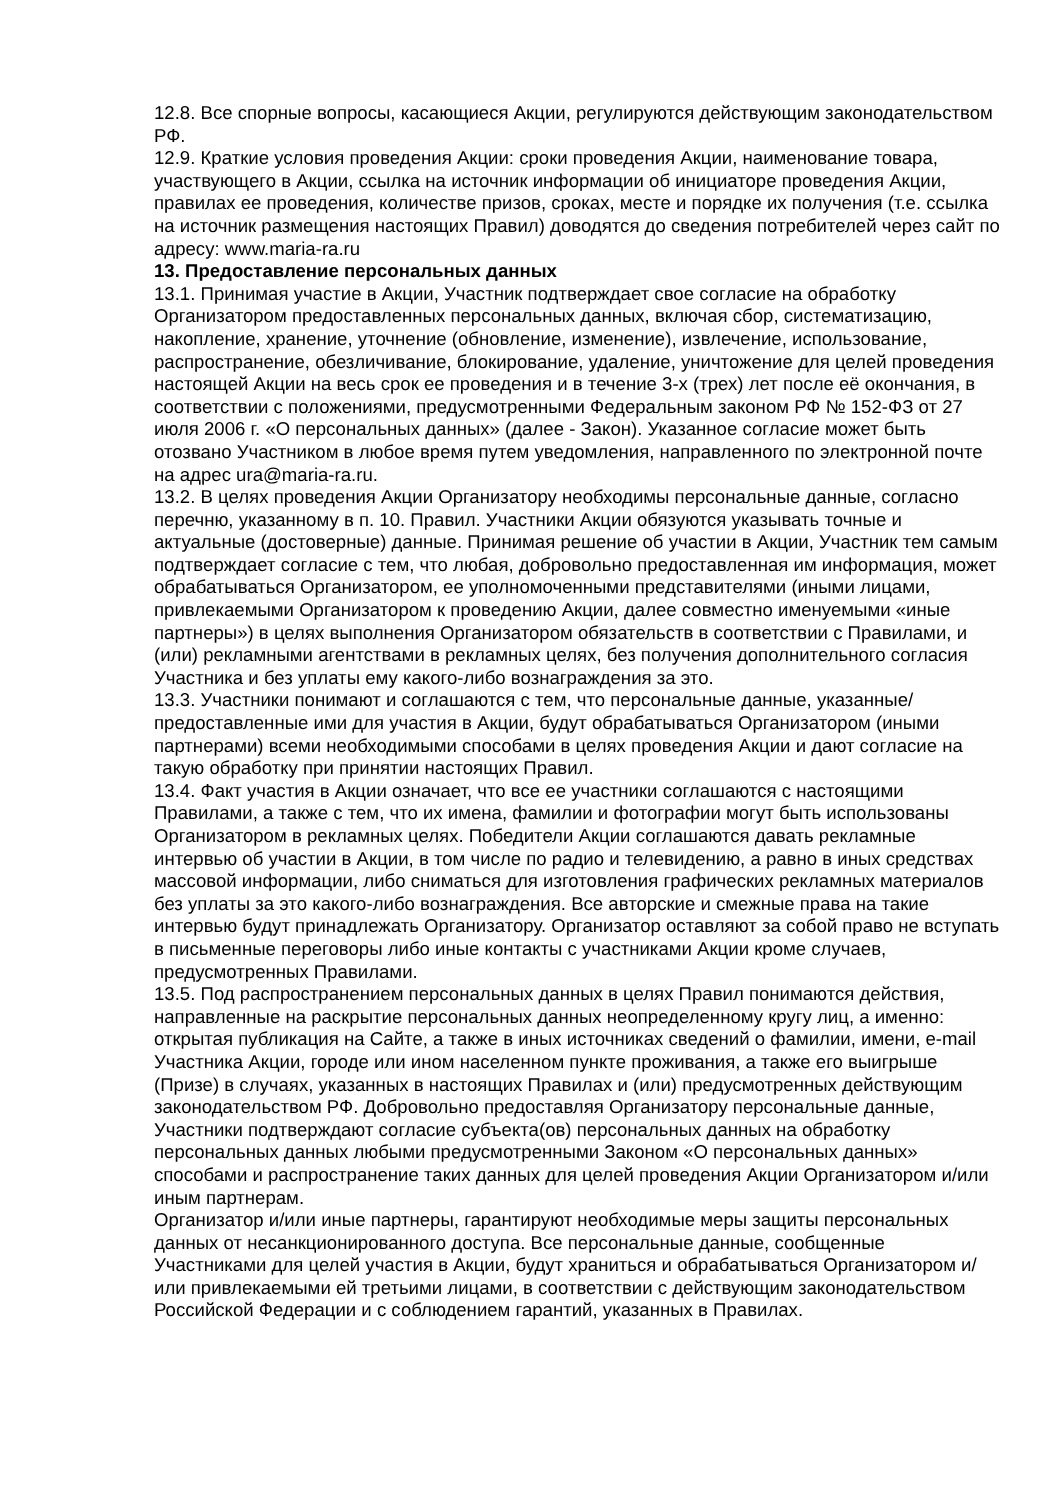12.8. Все спорные вопросы, касающиеся Акции, регулируются действующим законодательством РФ.
12.9. Краткие условия проведения Акции: сроки проведения Акции, наименование товара, участвующего в Акции, ссылка на источник информации об инициаторе проведения Акции, правилах ее проведения, количестве призов, сроках, месте и порядке их получения (т.е. ссылка на источник размещения настоящих Правил) доводятся до сведения потребителей через сайт по адресу: www.maria-ra.ru
13. Предоставление персональных данных
13.1. Принимая участие в Акции, Участник подтверждает свое согласие на обработку Организатором предоставленных персональных данных, включая сбор, систематизацию, накопление, хранение, уточнение (обновление, изменение), извлечение, использование, распространение, обезличивание, блокирование, удаление, уничтожение для целей проведения настоящей Акции на весь срок ее проведения и в течение 3-х (трех) лет после её окончания, в соответствии с положениями, предусмотренными Федеральным законом РФ № 152-ФЗ от 27 июля 2006 г. «О персональных данных» (далее - Закон). Указанное согласие может быть отозвано Участником в любое время путем уведомления, направленного по электронной почте на адрес ura@maria-ra.ru.
13.2. В целях проведения Акции Организатору необходимы персональные данные, согласно перечню, указанному в п. 10. Правил. Участники Акции обязуются указывать точные и актуальные (достоверные) данные. Принимая решение об участии в Акции, Участник тем самым подтверждает согласие с тем, что любая, добровольно предоставленная им информация, может обрабатываться Организатором, ее уполномоченными представителями (иными лицами, привлекаемыми Организатором к проведению Акции, далее совместно именуемыми «иные партнеры») в целях выполнения Организатором обязательств в соответствии с Правилами, и (или) рекламными агентствами в рекламных целях, без получения дополнительного согласия Участника и без уплаты ему какого-либо вознаграждения за это.
13.3. Участники понимают и соглашаются с тем, что персональные данные, указанные/предоставленные ими для участия в Акции, будут обрабатываться Организатором (иными партнерами) всеми необходимыми способами в целях проведения Акции и дают согласие на такую обработку при принятии настоящих Правил.
13.4. Факт участия в Акции означает, что все ее участники соглашаются с настоящими Правилами, а также с тем, что их имена, фамилии и фотографии могут быть использованы Организатором в рекламных целях. Победители Акции соглашаются давать рекламные интервью об участии в Акции, в том числе по радио и телевидению, а равно в иных средствах массовой информации, либо сниматься для изготовления графических рекламных материалов без уплаты за это какого-либо вознаграждения. Все авторские и смежные права на такие интервью будут принадлежать Организатору. Организатор оставляют за собой право не вступать в письменные переговоры либо иные контакты с участниками Акции кроме случаев, предусмотренных Правилами.
13.5. Под распространением персональных данных в целях Правил понимаются действия, направленные на раскрытие персональных данных неопределенному кругу лиц, а именно: открытая публикация на Сайте, а также в иных источниках сведений о фамилии, имени, e-mail Участника Акции, городе или ином населенном пункте проживания, а также его выигрыше (Призе) в случаях, указанных в настоящих Правилах и (или) предусмотренных действующим законодательством РФ. Добровольно предоставляя Организатору персональные данные, Участники подтверждают согласие субъекта(ов) персональных данных на обработку персональных данных любыми предусмотренными Законом «О персональных данных» способами и распространение таких данных для целей проведения Акции Организатором и/или иным партнерам.
Организатор и/или иные партнеры, гарантируют необходимые меры защиты персональных данных от несанкционированного доступа. Все персональные данные, сообщенные Участниками для целей участия в Акции, будут храниться и обрабатываться Организатором и/или привлекаемыми ей третьими лицами, в соответствии с действующим законодательством Российской Федерации и с соблюдением гарантий, указанных в Правилах.